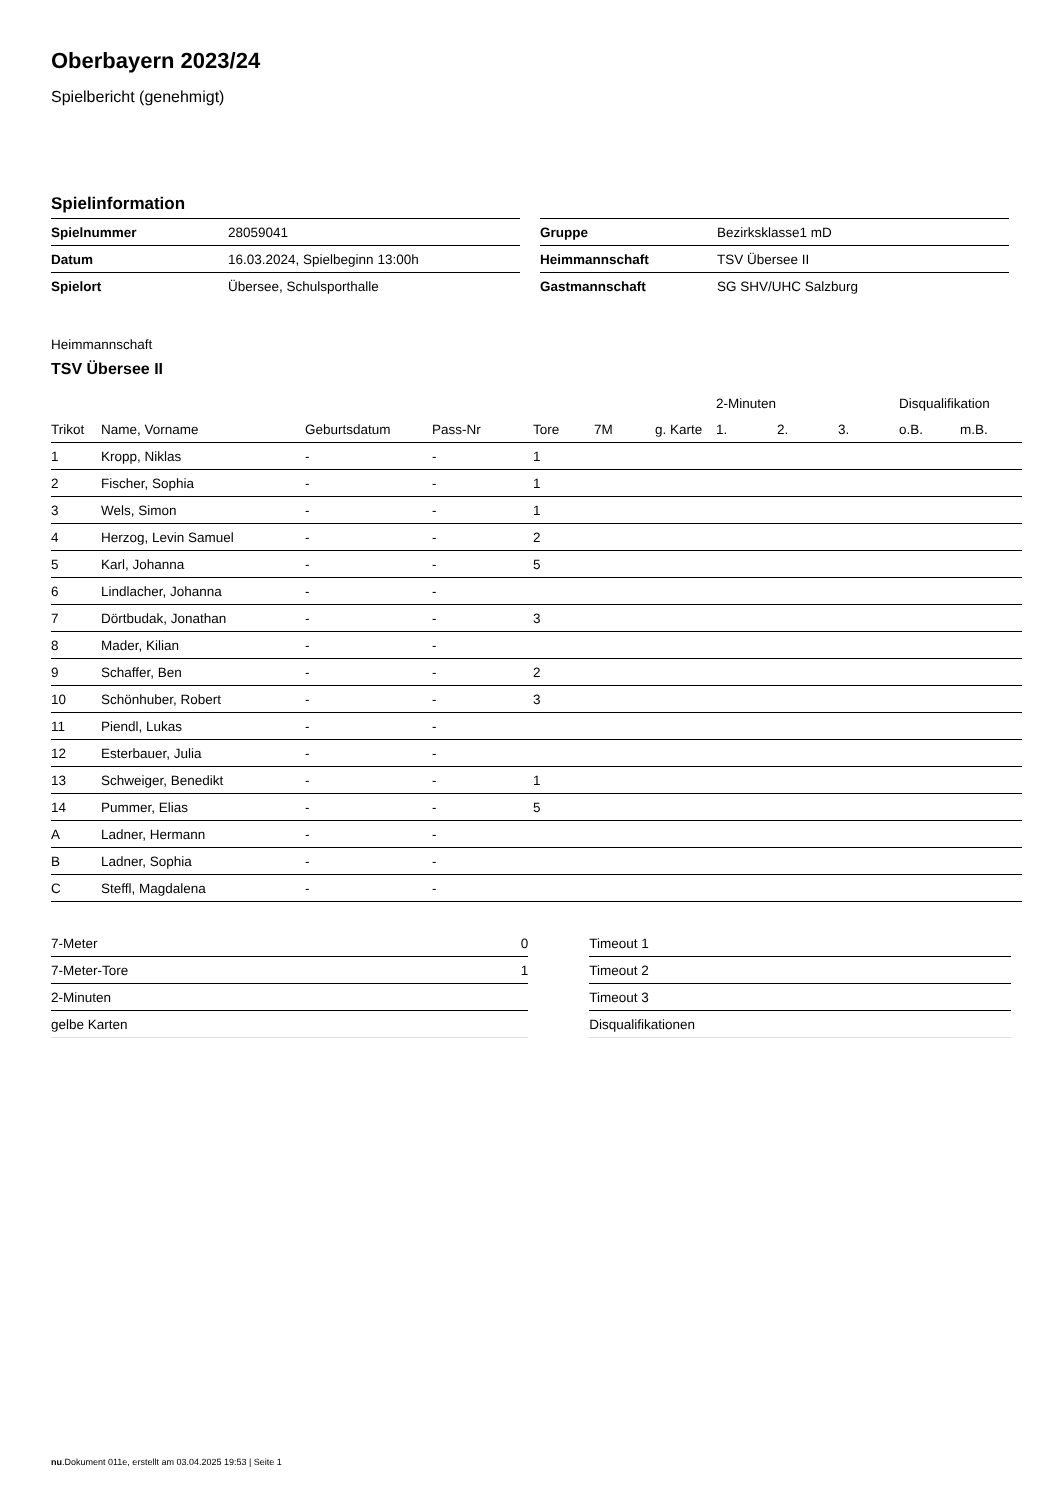Oberbayern 2023/24
Spielbericht (genehmigt)
Spielinformation
| Spielnummer | 28059041 |
| Datum | 16.03.2024, Spielbeginn 13:00h |
| Spielort | Übersee, Schulsporthalle |
| Gruppe | Bezirksklasse1 mD |
| Heimmannschaft | TSV Übersee II |
| Gastmannschaft | SG SHV/UHC Salzburg |
Heimmannschaft
TSV Übersee II
| | | | | | | | 2-Minuten | | | Disqualifikation | |
| --- | --- | --- | --- | --- | --- | --- | --- | --- | --- | --- | --- |
| Trikot | Name, Vorname | Geburtsdatum | Pass-Nr | Tore | 7M | g. Karte | 1. | 2. | 3. | o.B. | m.B. |
| 1 | Kropp, Niklas | - | - | 1 | | | | | | | |
| 2 | Fischer, Sophia | - | - | 1 | | | | | | | |
| 3 | Wels, Simon | - | - | 1 | | | | | | | |
| 4 | Herzog, Levin Samuel | - | - | 2 | | | | | | | |
| 5 | Karl, Johanna | - | - | 5 | | | | | | | |
| 6 | Lindlacher, Johanna | - | - | | | | | | | | |
| 7 | Dörtbudak, Jonathan | - | - | 3 | | | | | | | |
| 8 | Mader, Kilian | - | - | | | | | | | | |
| 9 | Schaffer, Ben | - | - | 2 | | | | | | | |
| 10 | Schönhuber, Robert | - | - | 3 | | | | | | | |
| 11 | Piendl, Lukas | - | - | | | | | | | | |
| 12 | Esterbauer, Julia | - | - | | | | | | | | |
| 13 | Schweiger, Benedikt | - | - | 1 | | | | | | | |
| 14 | Pummer, Elias | - | - | 5 | | | | | | | |
| A | Ladner, Hermann | - | - | | | | | | | | |
| B | Ladner, Sophia | - | - | | | | | | | | |
| C | Steffl, Magdalena | - | - | | | | | | | | |
| 7-Meter | 0 |
| 7-Meter-Tore | 1 |
| 2-Minuten | |
| gelbe Karten | |
| Timeout 1 |
| Timeout 2 |
| Timeout 3 |
| Disqualifikationen |
nu.Dokument 011e, erstellt am 03.04.2025 19:53 | Seite 1